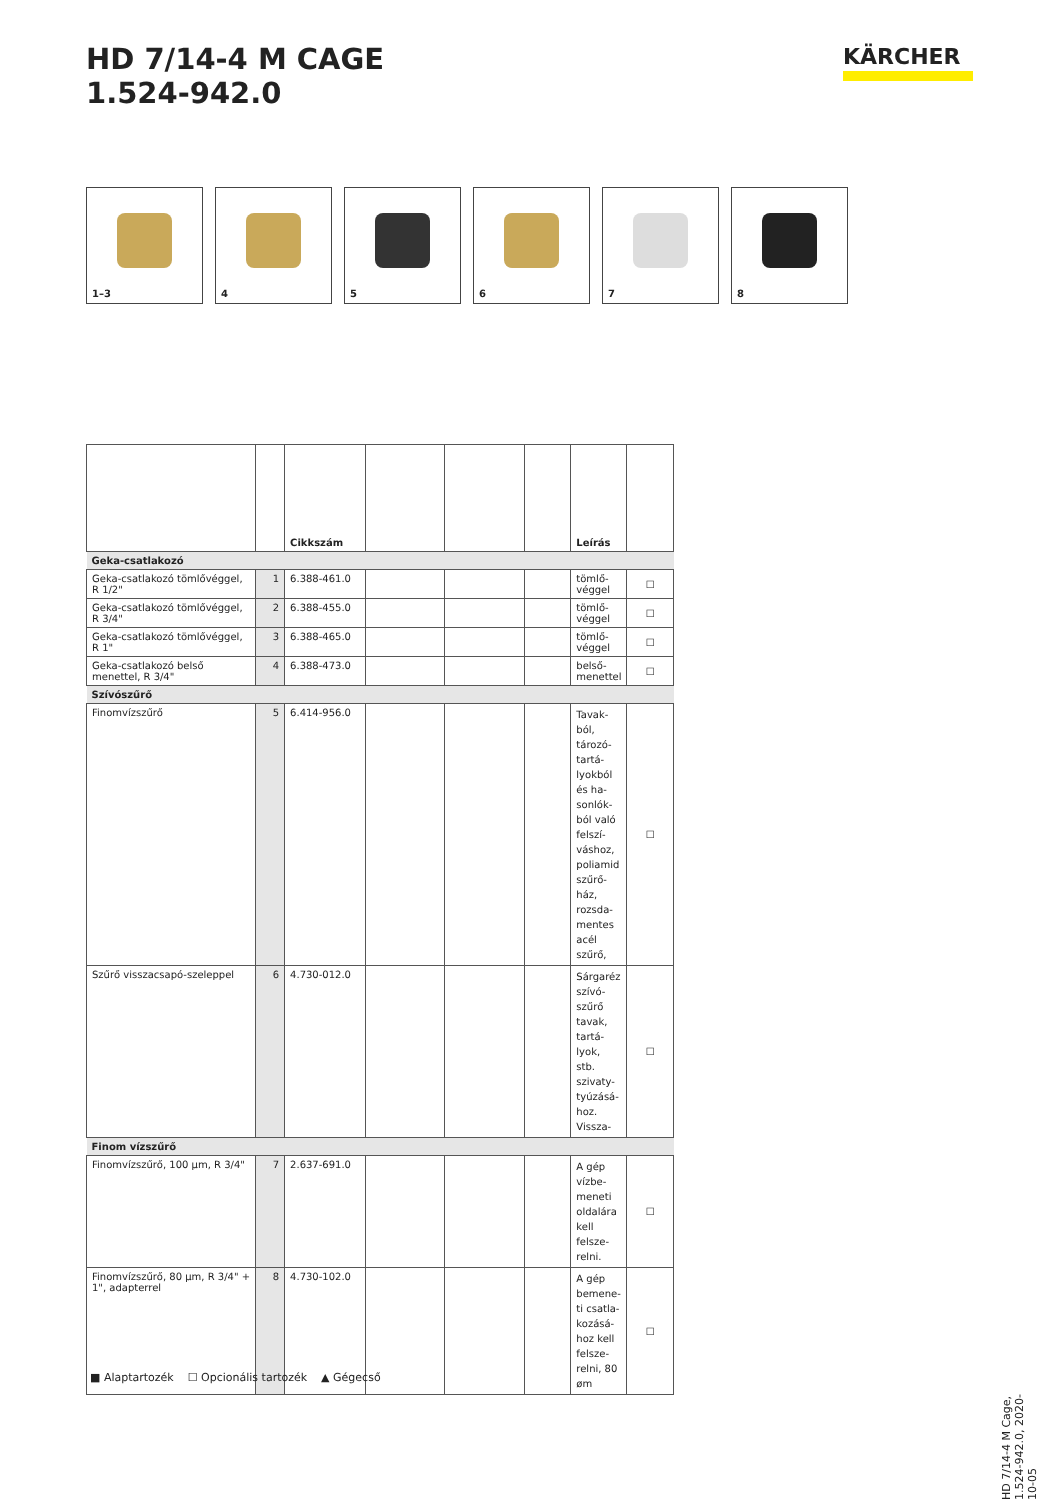HD 7/14-4 M CAGE
1.524-942.0
KÄRCHER
1–3
4
5
6
7
8
| | | Cikkszám | | | | Leírás | |
| --- | --- | --- | --- | --- | --- | --- | --- |
| Geka-csatlakozó | | | | | | | |
| Geka-csatlakozó tömlővéggel, R 1/2" | 1 | 6.388-461.0 | | | | tömlő-véggel | ☐ |
| Geka-csatlakozó tömlővéggel, R 3/4" | 2 | 6.388-455.0 | | | | tömlő-véggel | ☐ |
| Geka-csatlakozó tömlővéggel, R 1" | 3 | 6.388-465.0 | | | | tömlő-véggel | ☐ |
| Geka-csatlakozó belső menettel, R 3/4" | 4 | 6.388-473.0 | | | | belső-menettel | ☐ |
| Szívószűrő | | | | | | | |
| Finomvízszűrő | 5 | 6.414-956.0 | | | | Tavak-ból, tározó-tartá-lyokból és ha-sonlók-ból való felszí-váshoz, poliamid szűrő-ház, rozsda-mentes acél szűrő, | ☐ |
| Szűrő visszacsapó-szeleppel | 6 | 4.730-012.0 | | | | Sárgaréz szívó-szűrő tavak, tartá-lyok, stb. szivaty-tyúzásá-hoz. Vissza- | ☐ |
| Finom vízszűrő | | | | | | | |
| Finomvízszűrő, 100 µm, R 3/4" | 7 | 2.637-691.0 | | | | A gép vízbe-meneti oldalára kell felsze-relni. | ☐ |
| Finomvízszűrő, 80 µm, R 3/4" + 1", adapterrel | 8 | 4.730-102.0 | | | | A gép bemene-ti csatla-kozásá-hoz kell felsze-relni, 80 øm | ☐ |
■ Alaptartozék ☐ Opcionális tartozék ▲ Gégecső
HD 7/14-4 M Cage, 1.524-942.0, 2020-10-05